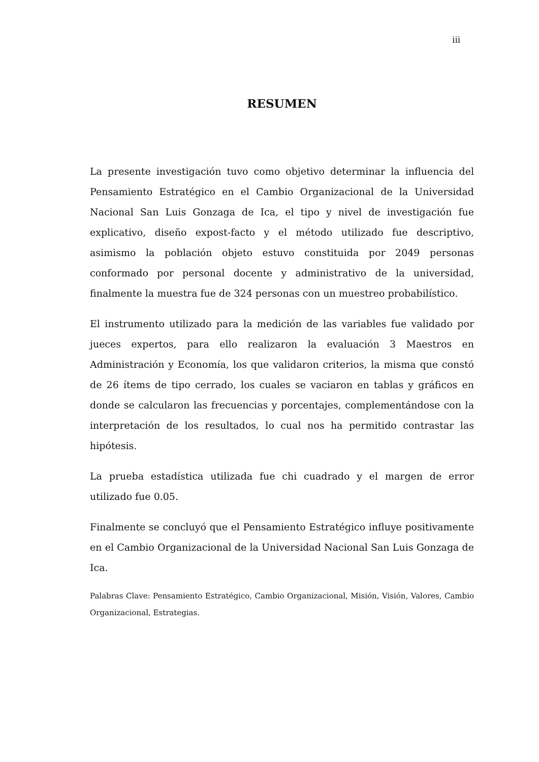iii
RESUMEN
La presente investigación tuvo como objetivo determinar la influencia del Pensamiento Estratégico en el Cambio Organizacional de la Universidad Nacional San Luis Gonzaga de Ica, el tipo y nivel de investigación fue explicativo, diseño expost-facto y el método utilizado fue descriptivo, asimismo la población objeto estuvo constituida por 2049 personas conformado por personal docente y administrativo de la universidad, finalmente la muestra fue de 324 personas con un muestreo probabilístico.
El instrumento utilizado para la medición de las variables fue validado por jueces expertos, para ello realizaron la evaluación 3 Maestros en Administración y Economía, los que validaron criterios, la misma que constó de 26 ítems de tipo cerrado, los cuales se vaciaron en tablas y gráficos en donde se calcularon las frecuencias y porcentajes, complementándose con la interpretación de los resultados, lo cual nos ha permitido contrastar las hipótesis.
La prueba estadística utilizada fue chi cuadrado y el margen de error utilizado fue 0.05.
Finalmente se concluyó que el Pensamiento Estratégico influye positivamente en el Cambio Organizacional de la Universidad Nacional San Luis Gonzaga de Ica.
Palabras Clave: Pensamiento Estratégico, Cambio Organizacional, Misión, Visión, Valores, Cambio Organizacional, Estrategias.